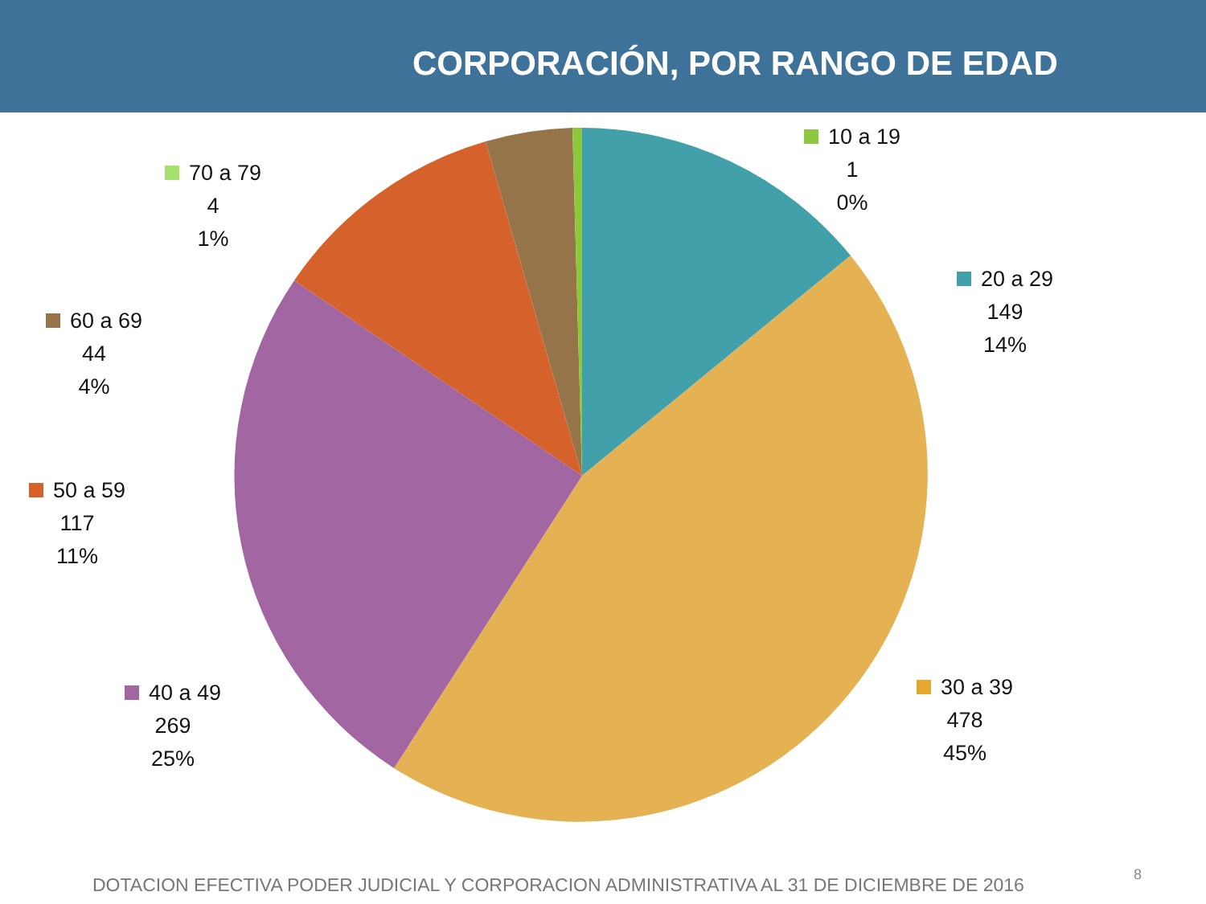CORPORACIÓN, POR RANGO DE EDAD
10 a 19
1
0%
20 a 29
149
14%
30 a 39
478
45%
40 a 49
269
25%
50 a 59
117
11%
60 a 69
44
4%
70 a 79
4
1%
DOTACION EFECTIVA PODER JUDICIAL Y CORPORACION ADMINISTRATIVA AL 31 DE DICIEMBRE DE 2016
8